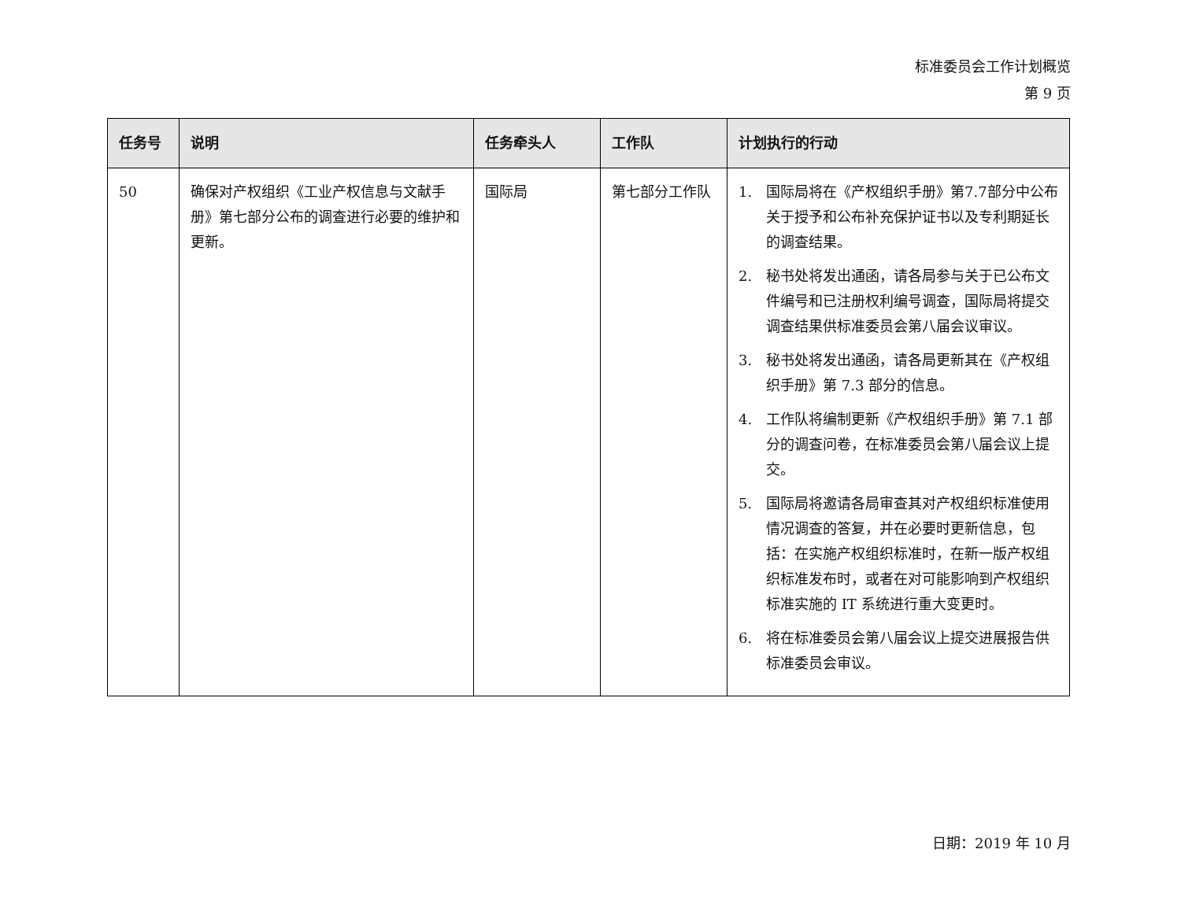标准委员会工作计划概览
第 9 页
| 任务号 | 说明 | 任务牵头人 | 工作队 | 计划执行的行动 |
| --- | --- | --- | --- | --- |
| 50 | 确保对产权组织《工业产权信息与文献手册》第七部分公布的调查进行必要的维护和更新。 | 国际局 | 第七部分工作队 | 1. 国际局将在《产权组织手册》第7.7部分中公布关于授予和公布补充保护证书以及专利期延长的调查结果。 2. 秘书处将发出通函，请各局参与关于已公布文件编号和已注册权利编号调查，国际局将提交调查结果供标准委员会第八届会议审议。 3. 秘书处将发出通函，请各局更新其在《产权组织手册》第 7.3 部分的信息。 4. 工作队将编制更新《产权组织手册》第 7.1 部分的调查问卷，在标准委员会第八届会议上提交。 5. 国际局将邀请各局审查其对产权组织标准使用情况调查的答复，并在必要时更新信息，包括：在实施产权组织标准时，在新一版产权组织标准发布时，或者在对可能影响到产权组织标准实施的 IT 系统进行重大变更时。 6. 将在标准委员会第八届会议上提交进展报告供标准委员会审议。 |
日期：2019 年 10 月